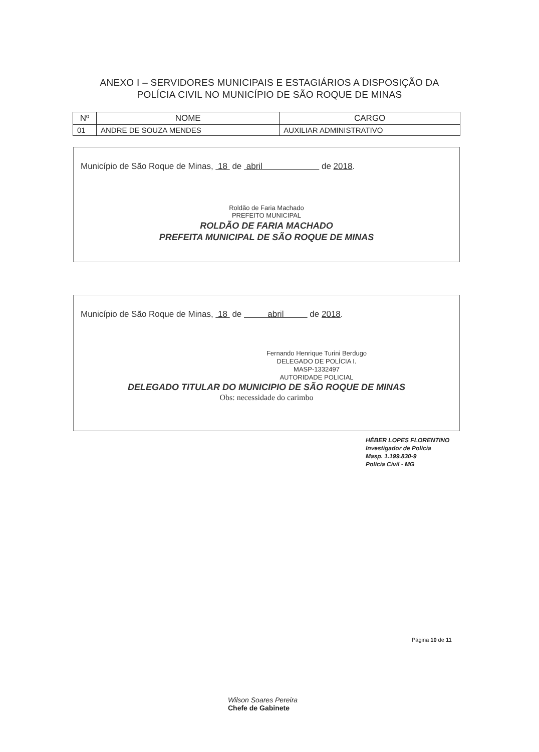ANEXO I – SERVIDORES MUNICIPAIS E ESTAGIÁRIOS A DISPOSIÇÃO DA
POLÍCIA CIVIL NO MUNICÍPIO DE SÃO ROQUE DE MINAS
| Nº | NOME | CARGO |
| --- | --- | --- |
| 01 | ANDRE DE SOUZA MENDES | AUXILIAR ADMINISTRATIVO |
Município de São Roque de Minas, 18 de abril de 2018.
Roldão de Faria Machado
PREFEITO MUNICIPAL
ROLDÃO DE FARIA MACHADO
PREFEITA MUNICIPAL DE SÃO ROQUE DE MINAS
Município de São Roque de Minas, 18 de abril de 2018.
Fernando Henrique Turini Berdugo
DELEGADO DE POLÍCIA I.
MASP-1332497
AUTORIDADE POLICIAL
DELEGADO TITULAR DO MUNICIPIO DE SÃO ROQUE DE MINAS
Obs: necessidade do carimbo
HÉBER LOPES FLORENTINO
Investigador de Polícia
Masp. 1.199.830-9
Polícia Civil - MG
Página 10 de 11
Wilson Soares Pereira
Chefe de Gabinete